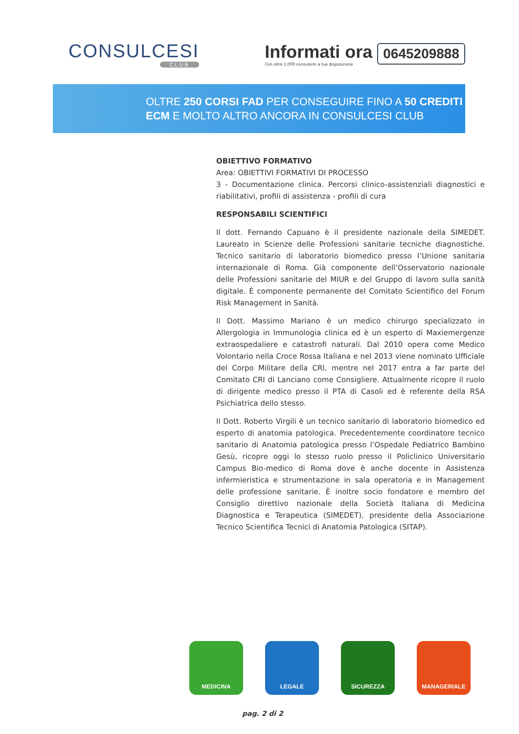CONSULCESI
CLUB
Informati ora
Con oltre 1.000 consulenti a tua disposizione
0645209888
OLTRE 250 CORSI FAD PER CONSEGUIRE FINO A 50 CREDITI
ECM E MOLTO ALTRO ANCORA IN CONSULCESI CLUB
OBIETTIVO FORMATIVO
Area: OBIETTIVI FORMATIVI DI PROCESSO
3 - Documentazione clinica. Percorsi clinico-assistenziali diagnostici e riabilitativi, profili di assistenza - profili di cura
RESPONSABILI SCIENTIFICI
Il dott. Fernando Capuano è il presidente nazionale della SIMEDET. Laureato in Scienze delle Professioni sanitarie tecniche diagnostiche. Tecnico sanitario di laboratorio biomedico presso l’Unione sanitaria internazionale di Roma. Già componente dell’Osservatorio nazionale delle Professioni sanitarie del MIUR e del Gruppo di lavoro sulla sanità digitale. È componente permanente del Comitato Scientifico del Forum Risk Management in Sanità.
Il Dott. Massimo Mariano è un medico chirurgo specializzato in Allergologia in Immunologia clinica ed è un esperto di Maxiemergenze extraospedaliere e catastrofi naturali. Dal 2010 opera come Medico Volontario nella Croce Rossa Italiana e nel 2013 viene nominato Ufficiale del Corpo Militare della CRI, mentre nel 2017 entra a far parte del Comitato CRI di Lanciano come Consigliere. Attualmente ricopre il ruolo di dirigente medico presso il PTA di Casoli ed è referente della RSA Psichiatrica dello stesso.
Il Dott. Roberto Virgili è un tecnico sanitario di laboratorio biomedico ed esperto di anatomia patologica. Precedentemente coordinatore tecnico sanitario di Anatomia patologica presso l’Ospedale Pediatrico Bambino Gesù, ricopre oggi lo stesso ruolo presso il Policlinico Universitario Campus Bio-medico di Roma dove è anche docente in Assistenza infermieristica e strumentazione in sala operatoria e in Management delle professione sanitarie. È inoltre socio fondatore e membro del Consiglio direttivo nazionale della Società Italiana di Medicina Diagnostica e Terapeutica (SIMEDET), presidente della Associazione Tecnico Scientifica Tecnici di Anatomia Patologica (SITAP).
MEDICINA LEGALE SICUREZZA MANAGERIALE
pag. 2 di 2